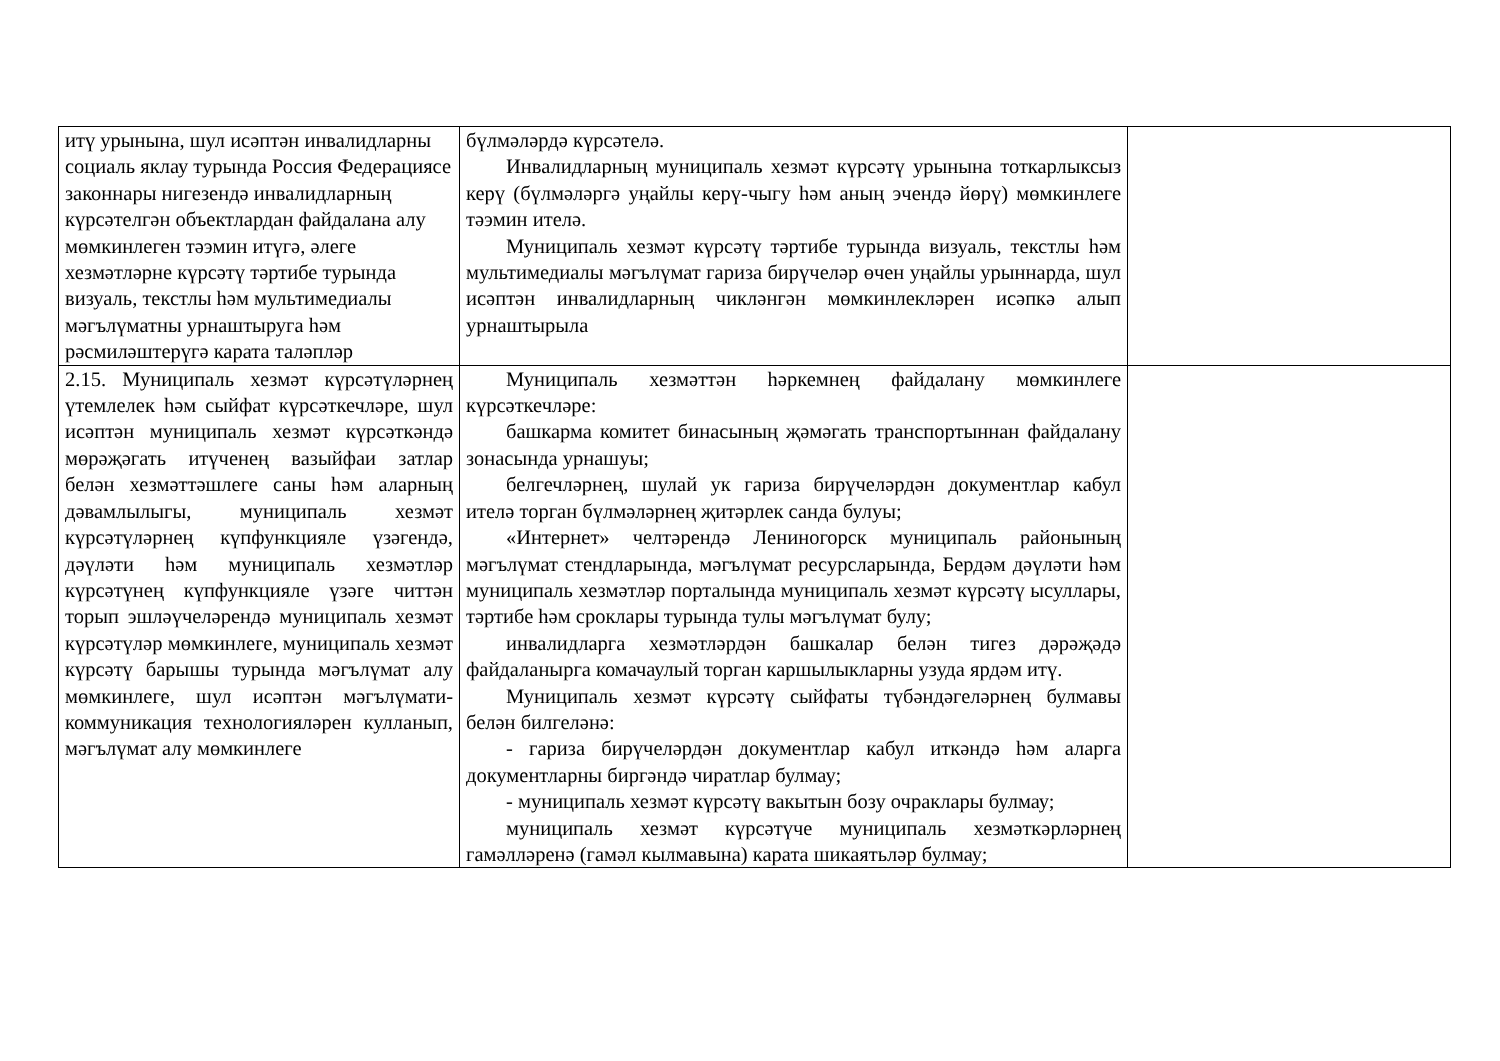| итү урынына, шул исәптән инвалидларны социаль яклау турында Россия Федерациясе законнары нигезендә инвалидларның күрсәтелгән объектлардан файдалана алу мөмкинлеген тәэмин итүгә, әлеге хезмәтләрне күрсәтү тәртибе турында визуаль, текстлы һәм мультимедиалы мәгълүматны урнаштыруга һәм рәсмиләштерүгә карата таләпләр | бүлмәләрдә күрсәтелә. Инвалидларның муниципаль хезмәт күрсәтү урынына тоткарлыксыз керү (бүлмәләргә уңайлы керү-чыгу һәм аның эчендә йөрү) мөмкинлеге тәэмин ителә. Муниципаль хезмәт күрсәтү тәртибе турында визуаль, текстлы һәм мультимедиалы мәгълүмат гариза бирүчеләр өчен уңайлы урыннарда, шул исәптән инвалидларның чикләнгән мөмкинлекләрен исәпкә алып урнаштырыла | |
| 2.15. Муниципаль хезмәт күрсәтүләрнең үтемлелек һәм сыйфат күрсәткечләре, шул исәптән муниципаль хезмәт күрсәткәндә мөрәҗәгать итүченең вазыйфаи затлар белән хезмәттәшлеге саны һәм аларның дәвамлылыгы, муниципаль хезмәт күрсәтүләрнең күпфункцияле үзәгендә, дәүләти һәм муниципаль хезмәтләр күрсәтүнең күпфункцияле үзәге читтән торып эшләүчеләрендә муниципаль хезмәт күрсәтүләр мөмкинлеге, муниципаль хезмәт күрсәтү барышы турында мәгълүмат алу мөмкинлеге, шул исәптән мәгълүмати-коммуникация технологияләрен кулланып, мәгълүмат алу мөмкинлеге | Муниципаль хезмәттән һәркемнең файдалану мөмкинлеге күрсәткечләре: башкарма комитет бинасының җәмәгать транспортыннан файдалану зонасында урнашуы; белгечләрнең, шулай ук гариза бирүчеләрдән документлар кабул ителә торган бүлмәләрнең җитәрлек санда булуы; «Интернет» челтәрендә Лениногорск муниципаль районының мәгълүмат стендларында, мәгълүмат ресурсларында, Бердәм дәүләти һәм муниципаль хезмәтләр порталында муниципаль хезмәт күрсәтү ысуллары, тәртибе һәм сроклары турында тулы мәгълүмат булу; инвалидларга хезмәтләрдән башкалар белән тигез дәрәҗәдә файдаланырга комачаулый торган каршылыкларны узуда ярдәм итү. Муниципаль хезмәт күрсәтү сыйфаты түбәндәгеләрнең булмавы белән билгеләнә: - гариза бирүчеләрдән документлар кабул иткәндә һәм аларга документларны биргәндә чиратлар булмау; - муниципаль хезмәт күрсәтү вакытын бозу очраклары булмау; муниципаль хезмәт күрсәтүче муниципаль хезмәткәрләрнең гамәлләренә (гамәл кылмавына) карата шикаятьләр булмау; | |